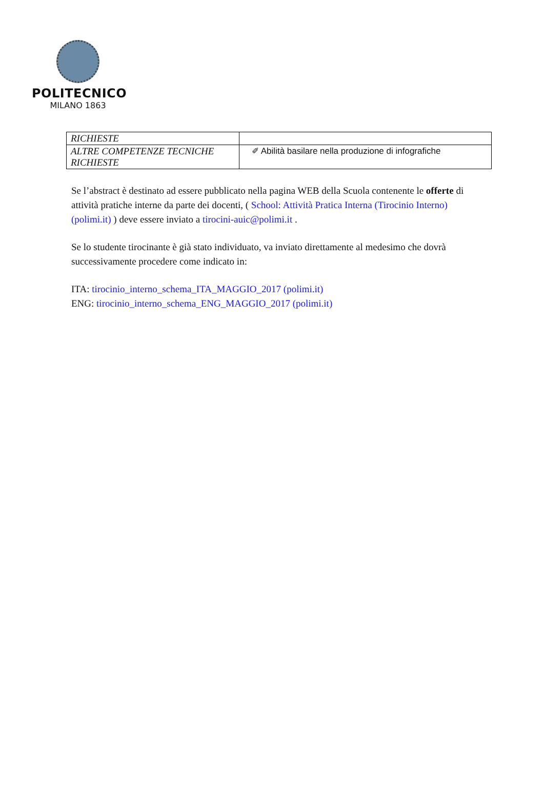POLITECNICO
MILANO 1863
| RICHIESTE | |
| ALTRE COMPETENZE TECNICHE RICHIESTE | ✐ Abilità basilare nella produzione di infografiche |
Se l’abstract è destinato ad essere pubblicato nella pagina WEB della Scuola contenente le offerte di attività pratiche interne da parte dei docenti, ( School: Attività Pratica Interna (Tirocinio Interno) (polimi.it) ) deve essere inviato a tirocini-auic@polimi.it .
Se lo studente tirocinante è già stato individuato, va inviato direttamente al medesimo che dovrà successivamente procedere come indicato in:
ITA: tirocinio_interno_schema_ITA_MAGGIO_2017 (polimi.it)
ENG: tirocinio_interno_schema_ENG_MAGGIO_2017 (polimi.it)